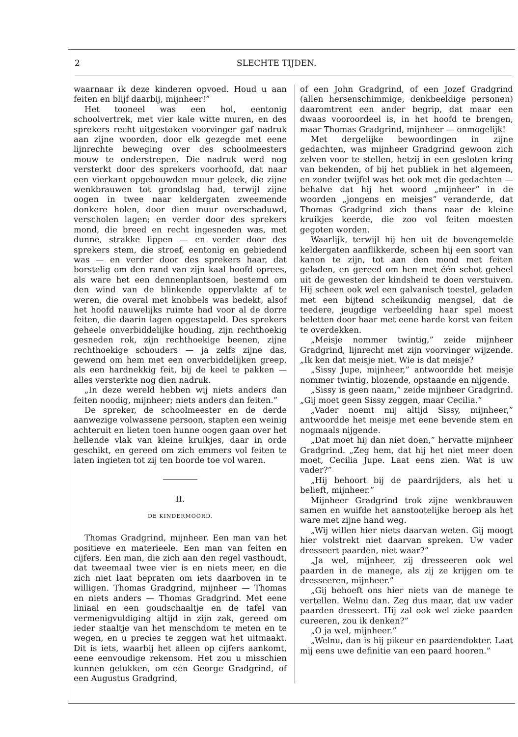2 SLECHTE TIJDEN.
waarnaar ik deze kinderen opvoed. Houd u aan feiten en blijf daarbij, mijnheer!”
Het tooneel was een hol, eentonig schoolvertrek, met vier kale witte muren, en des sprekers recht uitgestoken voorvinger gaf nadruk aan zijne woorden, door elk gezegde met eene lijnrechte beweging over des schoolmeesters mouw te onderstrepen. Die nadruk werd nog versterkt door des sprekers voorhoofd, dat naar een vierkant opgebouwden muur geleek, die zijne wenkbrauwen tot grondslag had, terwijl zijne oogen in twee naar keldergaten zweemende donkere holen, door dien muur overschaduwd, verscholen lagen; en verder door des sprekers mond, die breed en recht ingesneden was, met dunne, strakke lippen — en verder door des sprekers stem, die stroef, eentonig en gebiedend was — en verder door des sprekers haar, dat borstelig om den rand van zijn kaal hoofd oprees, als ware het een dennenplantsoen, bestemd om den wind van de blinkende oppervlakte af te weren, die overal met knobbels was bedekt, alsof het hoofd nauwelijks ruimte had voor al de dorre feiten, die daarin lagen opgestapeld. Des sprekers geheele onverbiddelijke houding, zijn rechthoekig gesneden rok, zijn rechthoekige beenen, zijne rechthoekige schouders — ja zelfs zijne das, gewend om hem met een onverbiddelijken greep, als een hardnekkig feit, bij de keel te pakken — alles versterkte nog dien nadruk.
„In deze wereld hebben wij niets anders dan feiten noodig, mijnheer; niets anders dan feiten.”
De spreker, de schoolmeester en de derde aanwezige volwassene persoon, stapten een weinig achteruit en lieten toen hunne oogen gaan over het hellende vlak van kleine kruikjes, daar in orde geschikt, en gereed om zich emmers vol feiten te laten ingieten tot zij ten boorde toe vol waren.
II.
DE KINDERMOORD.
Thomas Gradgrind, mijnheer. Een man van het positieve en materieele. Een man van feiten en cijfers. Een man, die zich aan den regel vasthoudt, dat tweemaal twee vier is en niets meer, en die zich niet laat bepraten om iets daarboven in te willigen. Thomas Gradgrind, mijnheer — Thomas en niets anders — Thomas Gradgrind. Met eene liniaal en een goudschaaltje en de tafel van vermenigvuldiging altijd in zijn zak, gereed om ieder staaltje van het menschdom te meten en te wegen, en u precies te zeggen wat het uitmaakt. Dit is iets, waarbij het alleen op cijfers aankomt, eene eenvoudige rekensom. Het zou u misschien kunnen gelukken, om een George Gradgrind, of een Augustus Gradgrind,
of een John Gradgrind, of een Jozef Gradgrind (allen hersenschimmige, denkbeeldige personen) daaromtrent een ander begrip, dat maar een dwaas vooroordeel is, in het hoofd te brengen, maar Thomas Gradgrind, mijnheer — onmogelijk!
Met dergelijke bewoordingen in zijne gedachten, was mijnheer Gradgrind gewoon zich zelven voor te stellen, hetzij in een gesloten kring van bekenden, of bij het publiek in het algemeen, en zonder twijfel was het ook met die gedachten — behalve dat hij het woord „mijnheer” in de woorden „jongens en meisjes” veranderde, dat Thomas Gradgrind zich thans naar de kleine kruikjes keerde, die zoo vol feiten moesten gegoten worden.
Waarlijk, terwijl hij hen uit de bovengemelde keldergaten aanflikkerde, scheen hij een soort van kanon te zijn, tot aan den mond met feiten geladen, en gereed om hen met één schot geheel uit de gewesten der kindsheid te doen verstuiven. Hij scheen ook wel een galvanisch toestel, geladen met een bijtend scheikundig mengsel, dat de teedere, jeugdige verbeelding haar spel moest beletten door haar met eene harde korst van feiten te overdekken.
„Meisje nommer twintig,” zeide mijnheer Gradgrind, lijnrecht met zijn voorvinger wijzende. „Ik ken dat meisje niet. Wie is dat meisje?
„Sissy Jupe, mijnheer,” antwoordde het meisje nommer twintig, blozende, opstaande en nijgende.
„Sissy is geen naam,” zeide mijnheer Gradgrind. „Gij moet geen Sissy zeggen, maar Cecilia.”
„Vader noemt mij altijd Sissy, mijnheer,” antwoordde het meisje met eene bevende stem en nogmaals nijgende.
„Dat moet hij dan niet doen,” hervatte mijnheer Gradgrind. „Zeg hem, dat hij het niet meer doen moet, Cecilia Jupe. Laat eens zien. Wat is uw vader?”
„Hij behoort bij de paardrijders, als het u belieft, mijnheer.”
Mijnheer Gradgrind trok zijne wenkbrauwen samen en wuifde het aanstootelijke beroep als het ware met zijne hand weg.
„Wij willen hier niets daarvan weten. Gij moogt hier volstrekt niet daarvan spreken. Uw vader dresseert paarden, niet waar?”
„Ja wel, mijnheer, zij dresseeren ook wel paarden in de manege, als zij ze krijgen om te dresseeren, mijnheer.”
„Gij behoeft ons hier niets van de manege te vertellen. Welnu dan. Zeg dus maar, dat uw vader paarden dresseert. Hij zal ook wel zieke paarden cureeren, zou ik denken?”
„O ja wel, mijnheer.”
„Welnu, dan is hij pikeur en paardendokter. Laat mij eens uwe definitie van een paard hooren.”